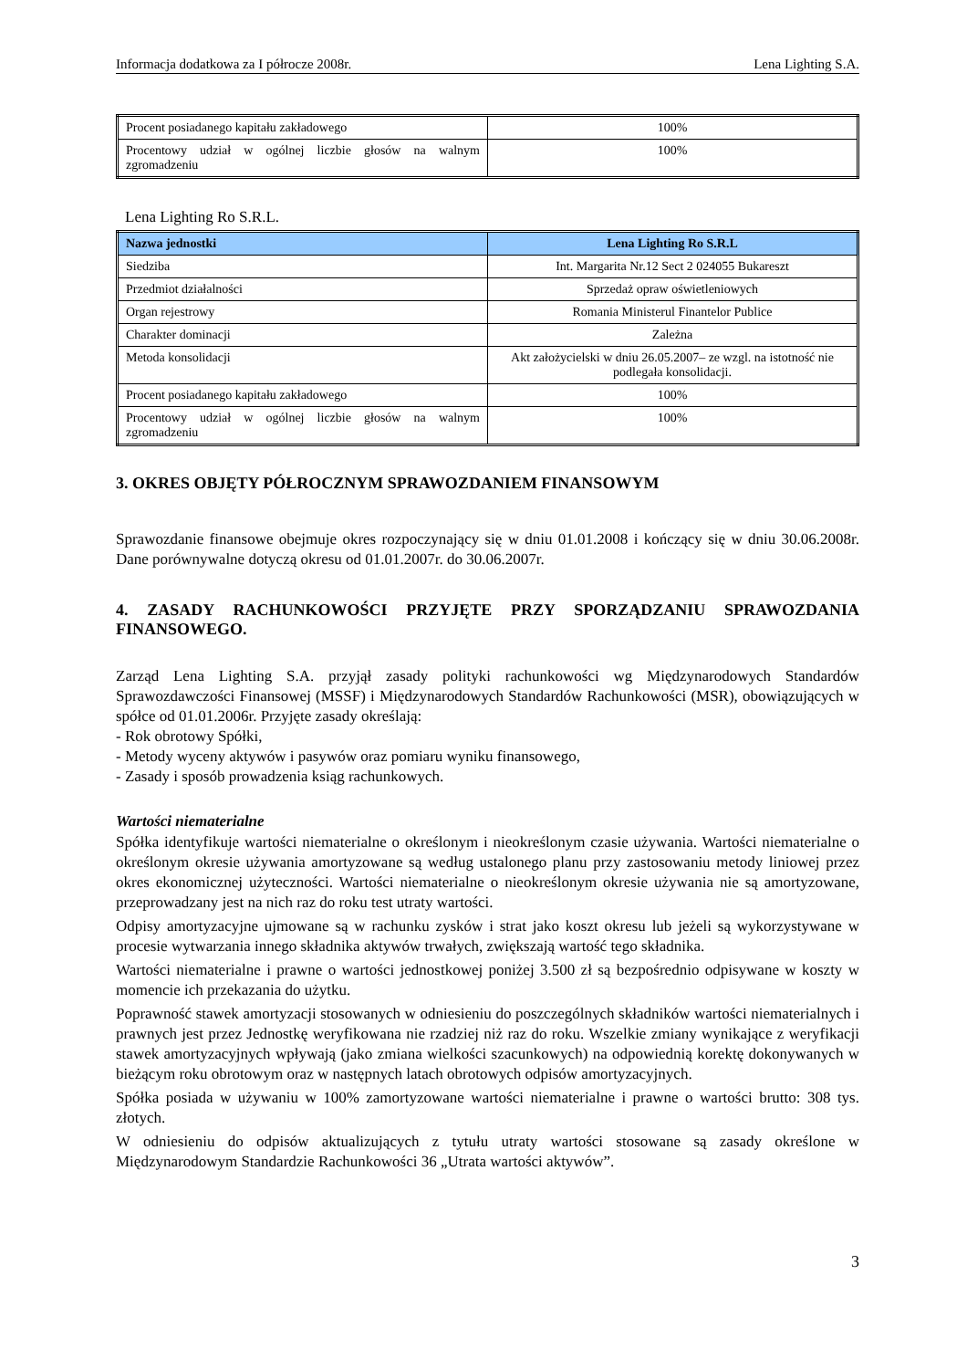Informacja dodatkowa za I półrocze 2008r. Lena Lighting S.A.
| Procent posiadanego kapitału zakładowego | 100% |
| Procentowy udział w ogólnej liczbie głosów na walnym zgromadzeniu | 100% |
Lena Lighting Ro S.R.L.
| Nazwa jednostki | Lena Lighting Ro S.R.L |
| --- | --- |
| Siedziba | Int. Margarita Nr.12 Sect 2 024055 Bukareszt |
| Przedmiot działalności | Sprzedaż opraw oświetleniowych |
| Organ rejestrowy | Romania Ministerul Finantelor Publice |
| Charakter dominacji | Zależna |
| Metoda konsolidacji | Akt założycielski w dniu 26.05.2007– ze wzgl. na istotność nie podlegała konsolidacji. |
| Procent posiadanego kapitału zakładowego | 100% |
| Procentowy udział w ogólnej liczbie głosów na walnym zgromadzeniu | 100% |
3. OKRES OBJĘTY PÓŁROCZNYM SPRAWOZDANIEM FINANSOWYM
Sprawozdanie finansowe obejmuje okres rozpoczynający się w dniu 01.01.2008 i kończący się w dniu 30.06.2008r. Dane porównywalne dotyczą okresu od 01.01.2007r. do 30.06.2007r.
4. ZASADY RACHUNKOWOŚCI PRZYJĘTE PRZY SPORZĄDZANIU SPRAWOZDANIA FINANSOWEGO.
Zarząd Lena Lighting S.A. przyjął zasady polityki rachunkowości wg Międzynarodowych Standardów Sprawozdawczości Finansowej (MSSF) i Międzynarodowych Standardów Rachunkowości (MSR), obowiązujących w spółce od 01.01.2006r. Przyjęte zasady określają:
- Rok obrotowy Spółki,
- Metody wyceny aktywów i pasywów oraz pomiaru wyniku finansowego,
- Zasady i sposób prowadzenia ksiąg rachunkowych.
Wartości niematerialne
Spółka identyfikuje wartości niematerialne o określonym i nieokreślonym czasie używania. Wartości niematerialne o określonym okresie używania amortyzowane są według ustalonego planu przy zastosowaniu metody liniowej przez okres ekonomicznej użyteczności. Wartości niematerialne o nieokreślonym okresie używania nie są amortyzowane, przeprowadzany jest na nich raz do roku test utraty wartości.
Odpisy amortyzacyjne ujmowane są w rachunku zysków i strat jako koszt okresu lub jeżeli są wykorzystywane w procesie wytwarzania innego składnika aktywów trwałych, zwiększają wartość tego składnika.
Wartości niematerialne i prawne o wartości jednostkowej poniżej 3.500 zł są bezpośrednio odpisywane w koszty w momencie ich przekazania do użytku.
Poprawność stawek amortyzacji stosowanych w odniesieniu do poszczególnych składników wartości niematerialnych i prawnych jest przez Jednostkę weryfikowana nie rzadziej niż raz do roku. Wszelkie zmiany wynikające z weryfikacji stawek amortyzacyjnych wpływają (jako zmiana wielkości szacunkowych) na odpowiednią korektę dokonywanych w bieżącym roku obrotowym oraz w następnych latach obrotowych odpisów amortyzacyjnych.
Spółka posiada w używaniu w 100% zamortyzowane wartości niematerialne i prawne o wartości brutto: 308 tys. złotych.
W odniesieniu do odpisów aktualizujących z tytułu utraty wartości stosowane są zasady określone w Międzynarodowym Standardzie Rachunkowości 36 „Utrata wartości aktywów”.
3